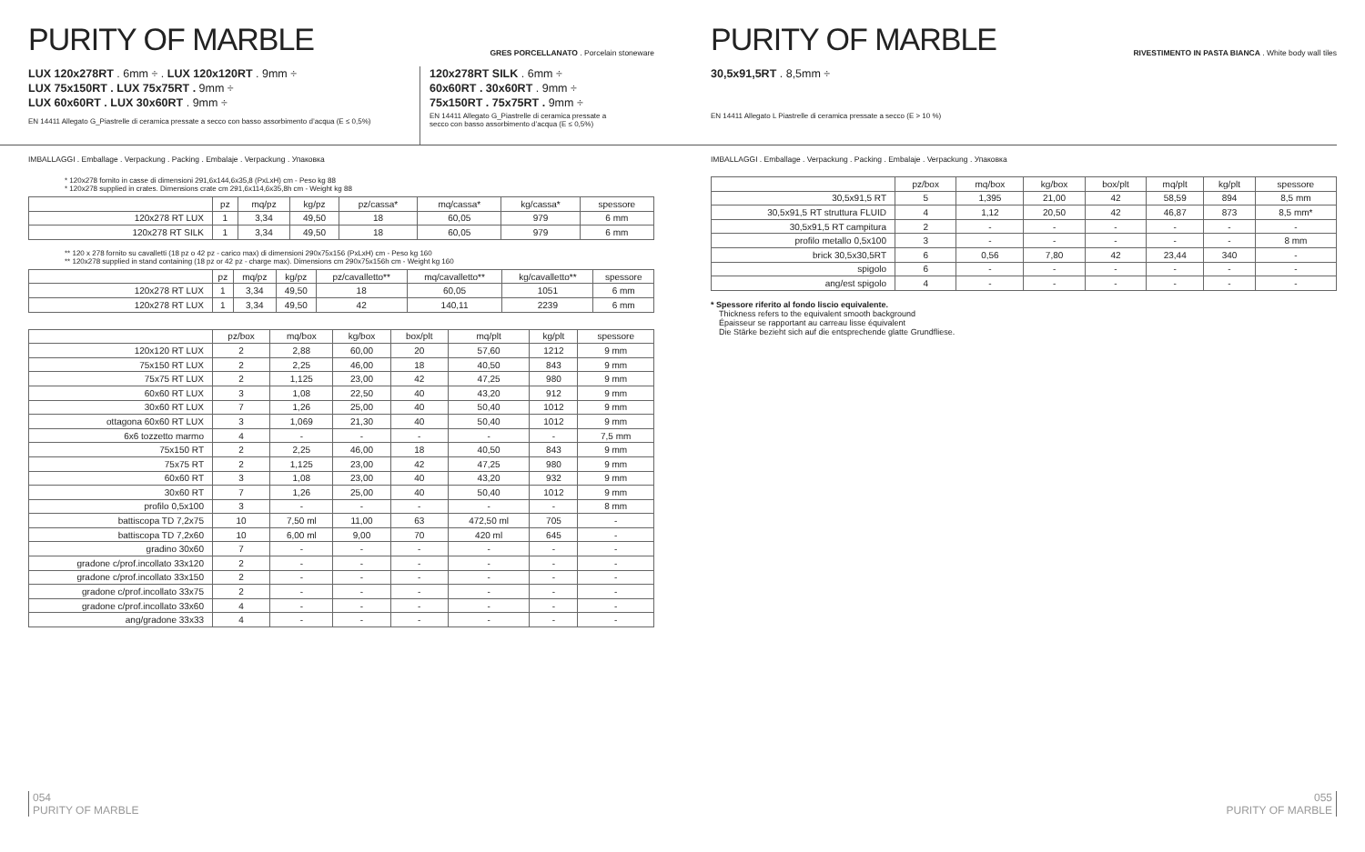PURITY OF MARBLE
GRES PORCELLANATO . Porcelain stoneware
LUX 120x278RT . 6mm ÷ . LUX 120x120RT . 9mm ÷
LUX 75x150RT . LUX 75x75RT . 9mm ÷
LUX 60x60RT . LUX 30x60RT . 9mm ÷
EN 14411 Allegato G_Piastrelle di ceramica pressate a secco con basso assorbimento d’acqua (E ≤ 0,5%)
120x278RT SILK . 6mm ÷
60x60RT . 30x60RT . 9mm ÷
75x150RT . 75x75RT . 9mm ÷
EN 14411 Allegato G_Piastrelle di ceramica pressate a
secco con basso assorbimento d’acqua (E ≤ 0,5%)
PURITY OF MARBLE
RIVESTIMENTO IN PASTA BIANCA . White body wall tiles
30,5x91,5RT . 8,5mm ÷
EN 14411 Allegato L Piastrelle di ceramica pressate a secco (E > 10 %)
IMBALLAGGI . Emballage . Verpackung . Packing . Embalaje . Verpackung . Упаковка
* 120x278 fornito in casse di dimensioni 291,6x144,6x35,8 (PxLxH) cm - Peso kg 88
* 120x278 supplied in crates. Dimensions crate cm 291,6x114,6x35,8h cm - Weight kg 88
| | pz | mq/pz | kg/pz | pz/cassa* | mq/cassa* | kg/cassa* | spessore |
| --- | --- | --- | --- | --- | --- | --- | --- |
| 120x278 RT LUX | 1 | 3,34 | 49,50 | 18 | 60,05 | 979 | 6 mm |
| 120x278 RT SILK | 1 | 3,34 | 49,50 | 18 | 60,05 | 979 | 6 mm |
** 120 x 278 fornito su cavalletti (18 pz o 42 pz - carico max) di dimensioni 290x75x156 (PxLxH) cm - Peso kg 160
** 120x278 supplied in stand containing (18 pz or 42 pz - charge max). Dimensions cm 290x75x156h cm - Weight kg 160
| | pz | mq/pz | kg/pz | pz/cavalletto** | mq/cavalletto** | kg/cavalletto** | spessore |
| --- | --- | --- | --- | --- | --- | --- | --- |
| 120x278 RT LUX | 1 | 3,34 | 49,50 | 18 | 60,05 | 1051 | 6 mm |
| 120x278 RT LUX | 1 | 3,34 | 49,50 | 42 | 140,11 | 2239 | 6 mm |
| | pz/box | mq/box | kg/box | box/plt | mq/plt | kg/plt | spessore |
| --- | --- | --- | --- | --- | --- | --- | --- |
| 120x120 RT LUX | 2 | 2,88 | 60,00 | 20 | 57,60 | 1212 | 9 mm |
| 75x150 RT LUX | 2 | 2,25 | 46,00 | 18 | 40,50 | 843 | 9 mm |
| 75x75 RT LUX | 2 | 1,125 | 23,00 | 42 | 47,25 | 980 | 9 mm |
| 60x60 RT LUX | 3 | 1,08 | 22,50 | 40 | 43,20 | 912 | 9 mm |
| 30x60 RT LUX | 7 | 1,26 | 25,00 | 40 | 50,40 | 1012 | 9 mm |
| ottagona 60x60 RT LUX | 3 | 1,069 | 21,30 | 40 | 50,40 | 1012 | 9 mm |
| 6x6 tozzetto marmo | 4 | - | - | - | - | - | 7,5 mm |
| 75x150 RT | 2 | 2,25 | 46,00 | 18 | 40,50 | 843 | 9 mm |
| 75x75 RT | 2 | 1,125 | 23,00 | 42 | 47,25 | 980 | 9 mm |
| 60x60 RT | 3 | 1,08 | 23,00 | 40 | 43,20 | 932 | 9 mm |
| 30x60 RT | 7 | 1,26 | 25,00 | 40 | 50,40 | 1012 | 9 mm |
| profilo 0,5x100 | 3 | - | - | - | - | - | 8 mm |
| battiscopa TD 7,2x75 | 10 | 7,50 ml | 11,00 | 63 | 472,50 ml | 705 | - |
| battiscopa TD 7,2x60 | 10 | 6,00 ml | 9,00 | 70 | 420 ml | 645 | - |
| gradino 30x60 | 7 | - | - | - | - | - | - |
| gradone c/prof.incollato 33x120 | 2 | - | - | - | - | - | - |
| gradone c/prof.incollato 33x150 | 2 | - | - | - | - | - | - |
| gradone c/prof.incollato 33x75 | 2 | - | - | - | - | - | - |
| gradone c/prof.incollato 33x60 | 4 | - | - | - | - | - | - |
| ang/gradone 33x33 | 4 | - | - | - | - | - | - |
054
PURITY OF MARBLE
IMBALLAGGI . Emballage . Verpackung . Packing . Embalaje . Verpackung . Упаковка
| | pz/box | mq/box | kg/box | box/plt | mq/plt | kg/plt | spessore |
| --- | --- | --- | --- | --- | --- | --- | --- |
| 30,5x91,5 RT | 5 | 1,395 | 21,00 | 42 | 58,59 | 894 | 8,5 mm |
| 30,5x91,5 RT struttura FLUID | 4 | 1,12 | 20,50 | 42 | 46,87 | 873 | 8,5 mm* |
| 30,5x91,5 RT campitura | 2 | - | - | - | - | - | - |
| profilo metallo 0,5x100 | 3 | - | - | - | - | - | 8 mm |
| brick 30,5x30,5RT | 6 | 0,56 | 7,80 | 42 | 23,44 | 340 | - |
| spigolo | 6 | - | - | - | - | - | - |
| ang/est spigolo | 4 | - | - | - | - | - | - |
* Spessore riferito al fondo liscio equivalente.
Thickness refers to the equivalent smooth background
Épaisseur se rapportant au carreau lisse équivalent
Die Stärke bezieht sich auf die entsprechende glatte Grundfliese.
055
PURITY OF MARBLE